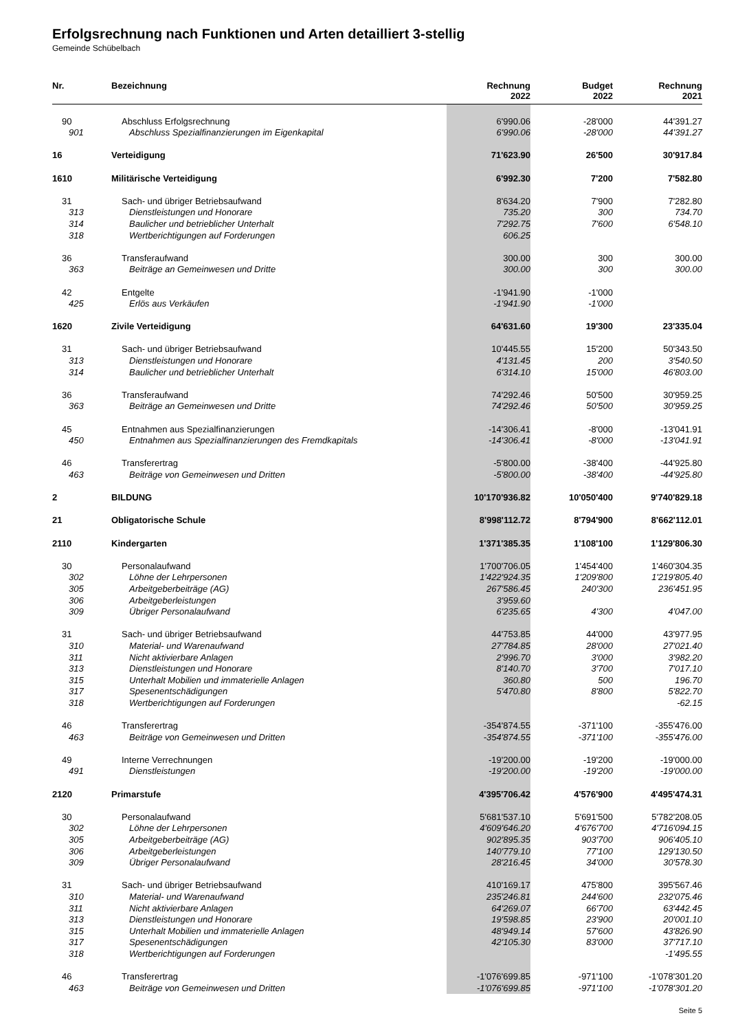Erfolgsrechnung nach Funktionen und Arten detailliert 3-stellig
Gemeinde Schübelbach
| Nr. | Bezeichnung | Rechnung 2022 | Budget 2022 | Rechnung 2021 |
| --- | --- | --- | --- | --- |
| 90 | Abschluss Erfolgsrechnung | 6'990.06 | -28'000 | 44'391.27 |
| 901 | Abschluss Spezialfinanzierungen im Eigenkapital | 6'990.06 | -28'000 | 44'391.27 |
| 16 | Verteidigung | 71'623.90 | 26'500 | 30'917.84 |
| 1610 | Militärische Verteidigung | 6'992.30 | 7'200 | 7'582.80 |
| 31 | Sach- und übriger Betriebsaufwand | 8'634.20 | 7'900 | 7'282.80 |
| 313 | Dienstleistungen und Honorare | 735.20 | 300 | 734.70 |
| 314 | Baulicher und betrieblicher Unterhalt | 7'292.75 | 7'600 | 6'548.10 |
| 318 | Wertberichtigungen auf Forderungen | 606.25 | | |
| 36 | Transferaufwand | 300.00 | 300 | 300.00 |
| 363 | Beiträge an Gemeinwesen und Dritte | 300.00 | 300 | 300.00 |
| 42 | Entgelte | -1'941.90 | -1'000 | |
| 425 | Erlös aus Verkäufen | -1'941.90 | -1'000 | |
| 1620 | Zivile Verteidigung | 64'631.60 | 19'300 | 23'335.04 |
| 31 | Sach- und übriger Betriebsaufwand | 10'445.55 | 15'200 | 50'343.50 |
| 313 | Dienstleistungen und Honorare | 4'131.45 | 200 | 3'540.50 |
| 314 | Baulicher und betrieblicher Unterhalt | 6'314.10 | 15'000 | 46'803.00 |
| 36 | Transferaufwand | 74'292.46 | 50'500 | 30'959.25 |
| 363 | Beiträge an Gemeinwesen und Dritte | 74'292.46 | 50'500 | 30'959.25 |
| 45 | Entnahmen aus Spezialfinanzierungen | -14'306.41 | -8'000 | -13'041.91 |
| 450 | Entnahmen aus Spezialfinanzierungen des Fremdkapitals | -14'306.41 | -8'000 | -13'041.91 |
| 46 | Transferertrag | -5'800.00 | -38'400 | -44'925.80 |
| 463 | Beiträge von Gemeinwesen und Dritten | -5'800.00 | -38'400 | -44'925.80 |
| 2 | BILDUNG | 10'170'936.82 | 10'050'400 | 9'740'829.18 |
| 21 | Obligatorische Schule | 8'998'112.72 | 8'794'900 | 8'662'112.01 |
| 2110 | Kindergarten | 1'371'385.35 | 1'108'100 | 1'129'806.30 |
| 30 | Personalaufwand | 1'700'706.05 | 1'454'400 | 1'460'304.35 |
| 302 | Löhne der Lehrpersonen | 1'422'924.35 | 1'209'800 | 1'219'805.40 |
| 305 | Arbeitgeberbeiträge (AG) | 267'586.45 | 240'300 | 236'451.95 |
| 306 | Arbeitgeberleistungen | 3'959.60 | | |
| 309 | Übriger Personalaufwand | 6'235.65 | 4'300 | 4'047.00 |
| 31 | Sach- und übriger Betriebsaufwand | 44'753.85 | 44'000 | 43'977.95 |
| 310 | Material- und Warenaufwand | 27'784.85 | 28'000 | 27'021.40 |
| 311 | Nicht aktivierbare Anlagen | 2'996.70 | 3'000 | 3'982.20 |
| 313 | Dienstleistungen und Honorare | 8'140.70 | 3'700 | 7'017.10 |
| 315 | Unterhalt Mobilien und immaterielle Anlagen | 360.80 | 500 | 196.70 |
| 317 | Spesenentschädigungen | 5'470.80 | 8'800 | 5'822.70 |
| 318 | Wertberichtigungen auf Forderungen | | | -62.15 |
| 46 | Transferertrag | -354'874.55 | -371'100 | -355'476.00 |
| 463 | Beiträge von Gemeinwesen und Dritten | -354'874.55 | -371'100 | -355'476.00 |
| 49 | Interne Verrechnungen | -19'200.00 | -19'200 | -19'000.00 |
| 491 | Dienstleistungen | -19'200.00 | -19'200 | -19'000.00 |
| 2120 | Primarstufe | 4'395'706.42 | 4'576'900 | 4'495'474.31 |
| 30 | Personalaufwand | 5'681'537.10 | 5'691'500 | 5'782'208.05 |
| 302 | Löhne der Lehrpersonen | 4'609'646.20 | 4'676'700 | 4'716'094.15 |
| 305 | Arbeitgeberbeiträge (AG) | 902'895.35 | 903'700 | 906'405.10 |
| 306 | Arbeitgeberleistungen | 140'779.10 | 77'100 | 129'130.50 |
| 309 | Übriger Personalaufwand | 28'216.45 | 34'000 | 30'578.30 |
| 31 | Sach- und übriger Betriebsaufwand | 410'169.17 | 475'800 | 395'567.46 |
| 310 | Material- und Warenaufwand | 235'246.81 | 244'600 | 232'075.46 |
| 311 | Nicht aktivierbare Anlagen | 64'269.07 | 66'700 | 63'442.45 |
| 313 | Dienstleistungen und Honorare | 19'598.85 | 23'900 | 20'001.10 |
| 315 | Unterhalt Mobilien und immaterielle Anlagen | 48'949.14 | 57'600 | 43'826.90 |
| 317 | Spesenentschädigungen | 42'105.30 | 83'000 | 37'717.10 |
| 318 | Wertberichtigungen auf Forderungen | | | -1'495.55 |
| 46 | Transferertrag | -1'076'699.85 | -971'100 | -1'078'301.20 |
| 463 | Beiträge von Gemeinwesen und Dritten | -1'076'699.85 | -971'100 | -1'078'301.20 |
Seite 5